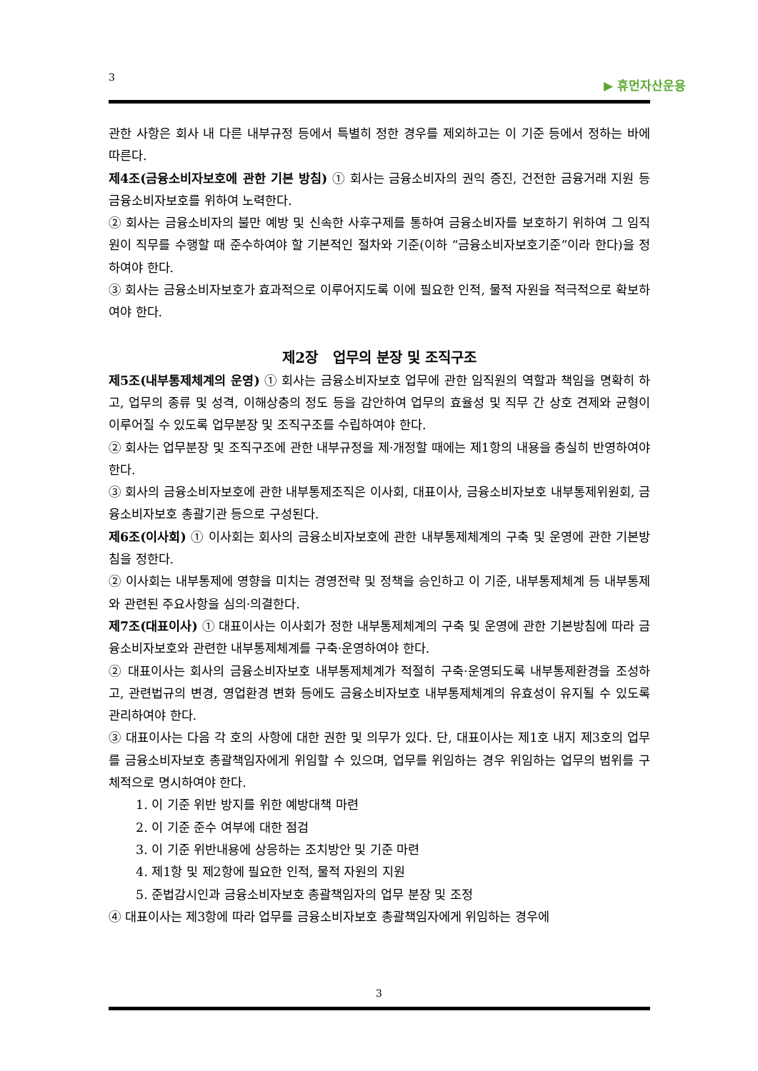3 ▶ 휴먼자산운용
관한 사항은 회사 내 다른 내부규정 등에서 특별히 정한 경우를 제외하고는 이 기준 등에서 정하는 바에 따른다.
제4조(금융소비자보호에 관한 기본 방침) ① 회사는 금융소비자의 권익 증진, 건전한 금융거래 지원 등 금융소비자보호를 위하여 노력한다.
② 회사는 금융소비자의 불만 예방 및 신속한 사후구제를 통하여 금융소비자를 보호하기 위하여 그 임직원이 직무를 수행할 때 준수하여야 할 기본적인 절차와 기준(이하 “금융소비자보호기준”이라 한다)을 정하여야 한다.
③ 회사는 금융소비자보호가 효과적으로 이루어지도록 이에 필요한 인적, 물적 자원을 적극적으로 확보하여야 한다.
제2장 업무의 분장 및 조직구조
제5조(내부통제체계의 운영) ① 회사는 금융소비자보호 업무에 관한 임직원의 역할과 책임을 명확히 하고, 업무의 종류 및 성격, 이해상충의 정도 등을 감안하여 업무의 효율성 및 직무 간 상호 견제와 균형이 이루어질 수 있도록 업무분장 및 조직구조를 수립하여야 한다.
② 회사는 업무분장 및 조직구조에 관한 내부규정을 제·개정할 때에는 제1항의 내용을 충실히 반영하여야 한다.
③ 회사의 금융소비자보호에 관한 내부통제조직은 이사회, 대표이사, 금융소비자보호 내부통제위원회, 금융소비자보호 총괄기관 등으로 구성된다.
제6조(이사회) ① 이사회는 회사의 금융소비자보호에 관한 내부통제체계의 구축 및 운영에 관한 기본방침을 정한다.
② 이사회는 내부통제에 영향을 미치는 경영전략 및 정책을 승인하고 이 기준, 내부통제체계 등 내부통제와 관련된 주요사항을 심의·의결한다.
제7조(대표이사) ① 대표이사는 이사회가 정한 내부통제체계의 구축 및 운영에 관한 기본방침에 따라 금융소비자보호와 관련한 내부통제체계를 구축·운영하여야 한다.
② 대표이사는 회사의 금융소비자보호 내부통제체계가 적절히 구축·운영되도록 내부통제환경을 조성하고, 관련법규의 변경, 영업환경 변화 등에도 금융소비자보호 내부통제체계의 유효성이 유지될 수 있도록 관리하여야 한다.
③ 대표이사는 다음 각 호의 사항에 대한 권한 및 의무가 있다. 단, 대표이사는 제1호 내지 제3호의 업무를 금융소비자보호 총괄책임자에게 위임할 수 있으며, 업무를 위임하는 경우 위임하는 업무의 범위를 구체적으로 명시하여야 한다.
1. 이 기준 위반 방지를 위한 예방대책 마련
2. 이 기준 준수 여부에 대한 점검
3. 이 기준 위반내용에 상응하는 조치방안 및 기준 마련
4. 제1항 및 제2항에 필요한 인적, 물적 자원의 지원
5. 준법감시인과 금융소비자보호 총괄책임자의 업무 분장 및 조정
④ 대표이사는 제3항에 따라 업무를 금융소비자보호 총괄책임자에게 위임하는 경우에
3